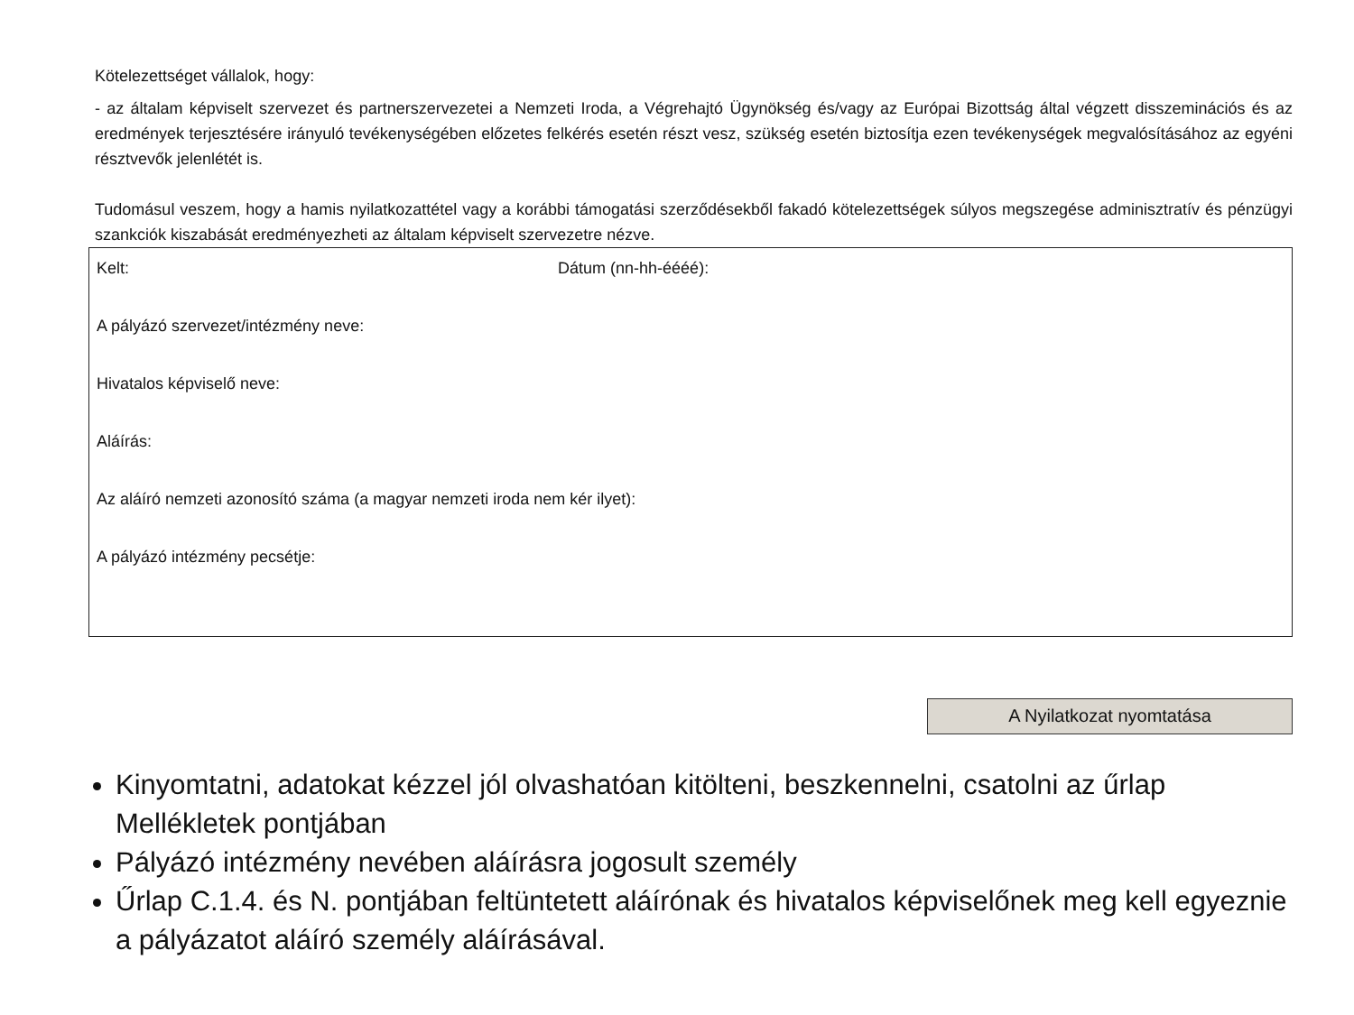Kötelezettséget vállalok, hogy:
- az általam képviselt szervezet és partnerszervezetei a Nemzeti Iroda, a Végrehajtó Ügynökség és/vagy az Európai Bizottság által végzett disszeminációs és az eredmények terjesztésére irányuló tevékenységében előzetes felkérés esetén részt vesz, szükség esetén biztosítja ezen tevékenységek megvalósításához az egyéni résztvevők jelenlétét is.
Tudomásul veszem, hogy a hamis nyilatkozattétel vagy a korábbi támogatási szerződésekből fakadó kötelezettségek súlyos megszegése adminisztratív és pénzügyi szankciók kiszabását eredményezheti az általam képviselt szervezetre nézve.
Kelt: Dátum (nn-hh-éééé):
A pályázó szervezet/intézmény neve:
Hivatalos képviselő neve:
Aláírás:
Az aláíró nemzeti azonosító száma (a magyar nemzeti iroda nem kér ilyet):
A pályázó intézmény pecsétje:
A Nyilatkozat nyomtatása
Kinyomtatni, adatokat kézzel jól olvashatóan kitölteni, beszkennelni, csatolni az űrlap Mellékletek pontjában
Pályázó intézmény nevében aláírásra jogosult személy
Űrlap C.1.4. és N. pontjában feltüntetett aláírónak és hivatalos képviselőnek meg kell egyeznie a pályázatot aláíró személy aláírásával.